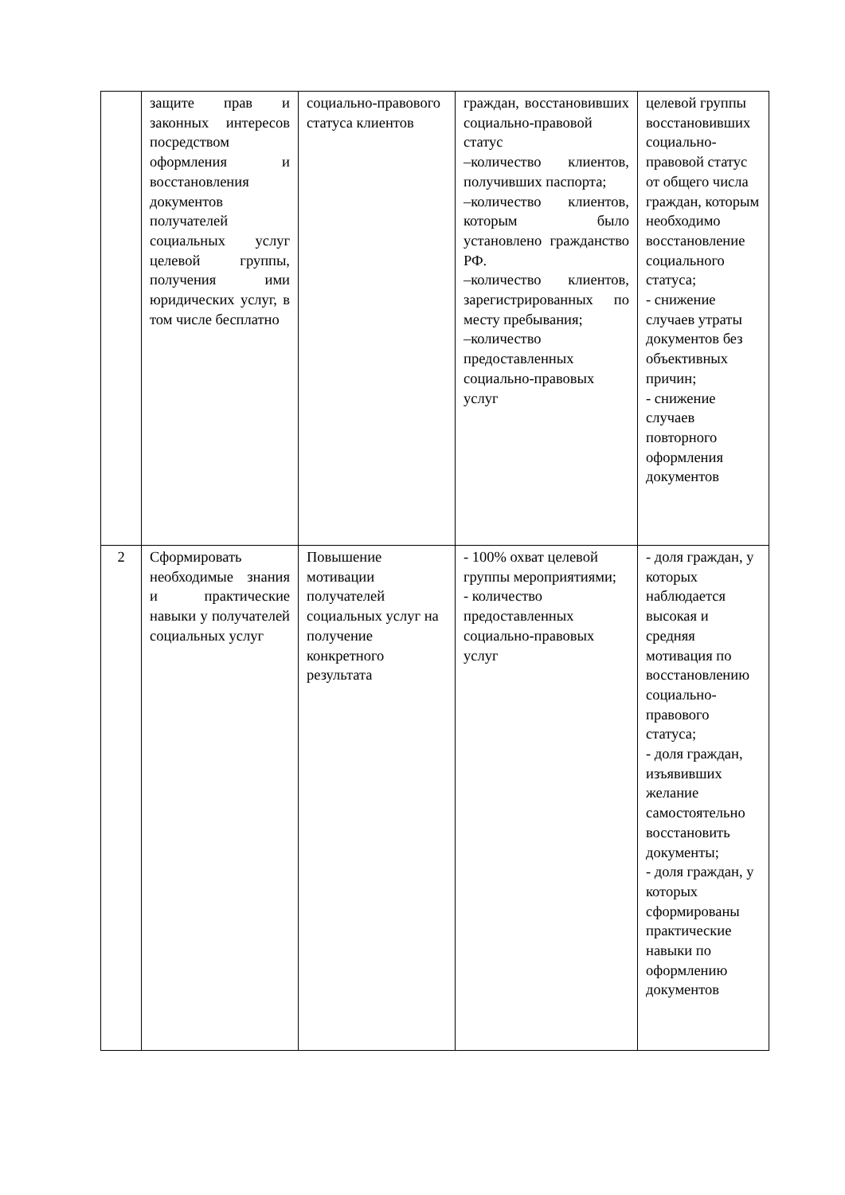| | защите прав и законных интересов посредством оформления и восстановления документов получателей социальных услуг целевой группы, получения ими юридических услуг, в том числе бесплатно | социально-правового статуса клиентов | граждан, восстановивших социально-правовой статус –количество клиентов, получивших паспорта; –количество клиентов, которым было установлено гражданство РФ. –количество клиентов, зарегистрированных по месту пребывания; –количество предоставленных социально-правовых услуг | целевой группы восстановивших социально-правовой статус от общего числа граждан, которым необходимо восстановление социального статуса; - снижение случаев утраты документов без объективных причин; - снижение случаев повторного оформления документов |
| 2 | Сформировать необходимые знания и практические навыки у получателей социальных услуг | Повышение мотивации получателей социальных услуг на получение конкретного результата | - 100% охват целевой группы мероприятиями; - количество предоставленных социально-правовых услуг | - доля граждан, у которых наблюдается высокая и средняя мотивация по восстановлению социально-правового статуса; - доля граждан, изъявивших желание самостоятельно восстановить документы; - доля граждан, у которых сформированы практические навыки по оформлению документов |